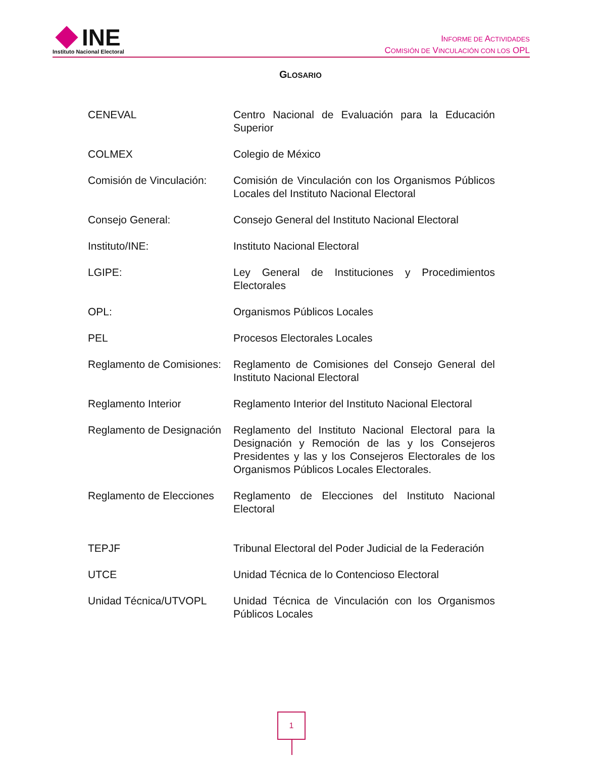INE
Instituto Nacional Electoral
INFORME DE ACTIVIDADES
COMISIÓN DE VINCULACIÓN CON LOS OPL
GLOSARIO
CENEVAL Centro Nacional de Evaluación para la Educación Superior
COLMEX Colegio de México
Comisión de Vinculación:
Comisión de Vinculación con los Organismos Públicos Locales del Instituto Nacional Electoral
Consejo General: Consejo General del Instituto Nacional Electoral
Instituto/INE: Instituto Nacional Electoral
LGIPE: Ley General de Instituciones y Procedimientos Electorales
OPL: Organismos Públicos Locales
PEL Procesos Electorales Locales
Reglamento de Comisiones:
Reglamento de Comisiones del Consejo General del Instituto Nacional Electoral
Reglamento Interior Reglamento Interior del Instituto Nacional Electoral
Reglamento de Designación
Reglamento del Instituto Nacional Electoral para la Designación y Remoción de las y los Consejeros Presidentes y las y los Consejeros Electorales de los Organismos Públicos Locales Electorales.
Reglamento de Elecciones
Reglamento de Elecciones del Instituto Nacional Electoral
TEPJF Tribunal Electoral del Poder Judicial de la Federación
UTCE Unidad Técnica de lo Contencioso Electoral
Unidad Técnica/UTVOPL Unidad Técnica de Vinculación con los Organismos Públicos Locales
1